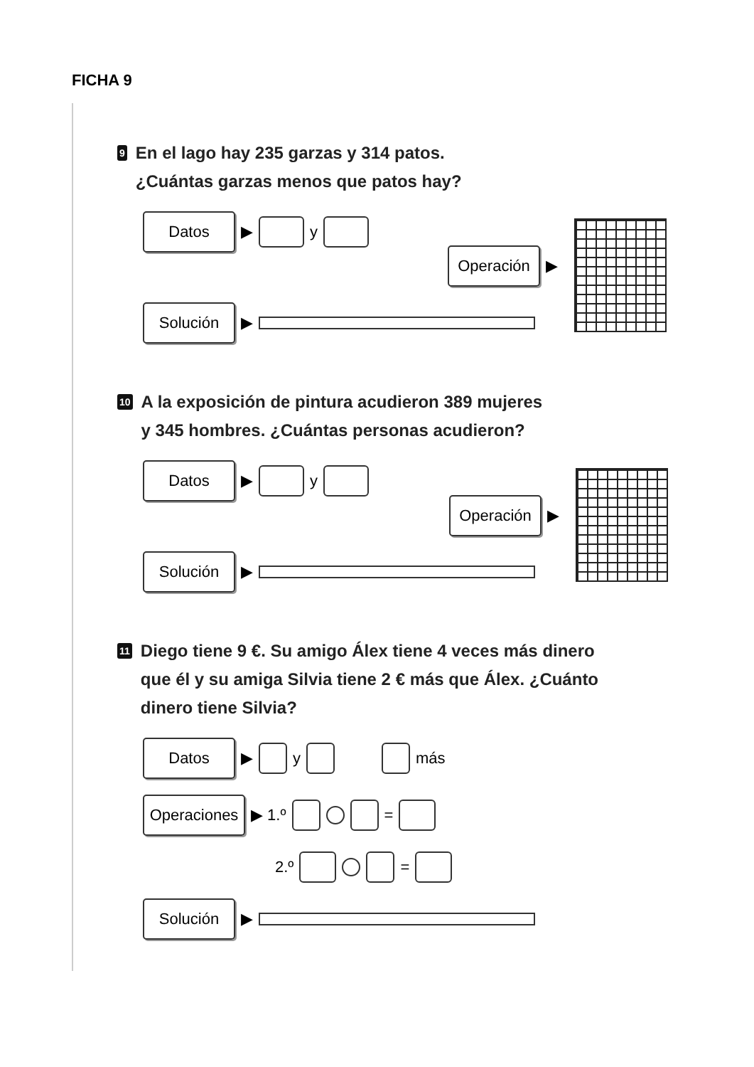FICHA 9
9 En el lago hay 235 garzas y 314 patos.
¿Cuántas garzas menos que patos hay?
Datos ▶ y
Solución ▶
Operación ▶
10 A la exposición de pintura acudieron 389 mujeres
y 345 hombres. ¿Cuántas personas acudieron?
Datos ▶ y
Solución ▶
Operación ▶
11 Diego tiene 9 €. Su amigo Álex tiene 4 veces más dinero
que él y su amiga Silvia tiene 2 € más que Álex. ¿Cuánto
dinero tiene Silvia?
Datos ▶ y más
Operaciones ▶ 1.º =
2.º =
Solución ▶